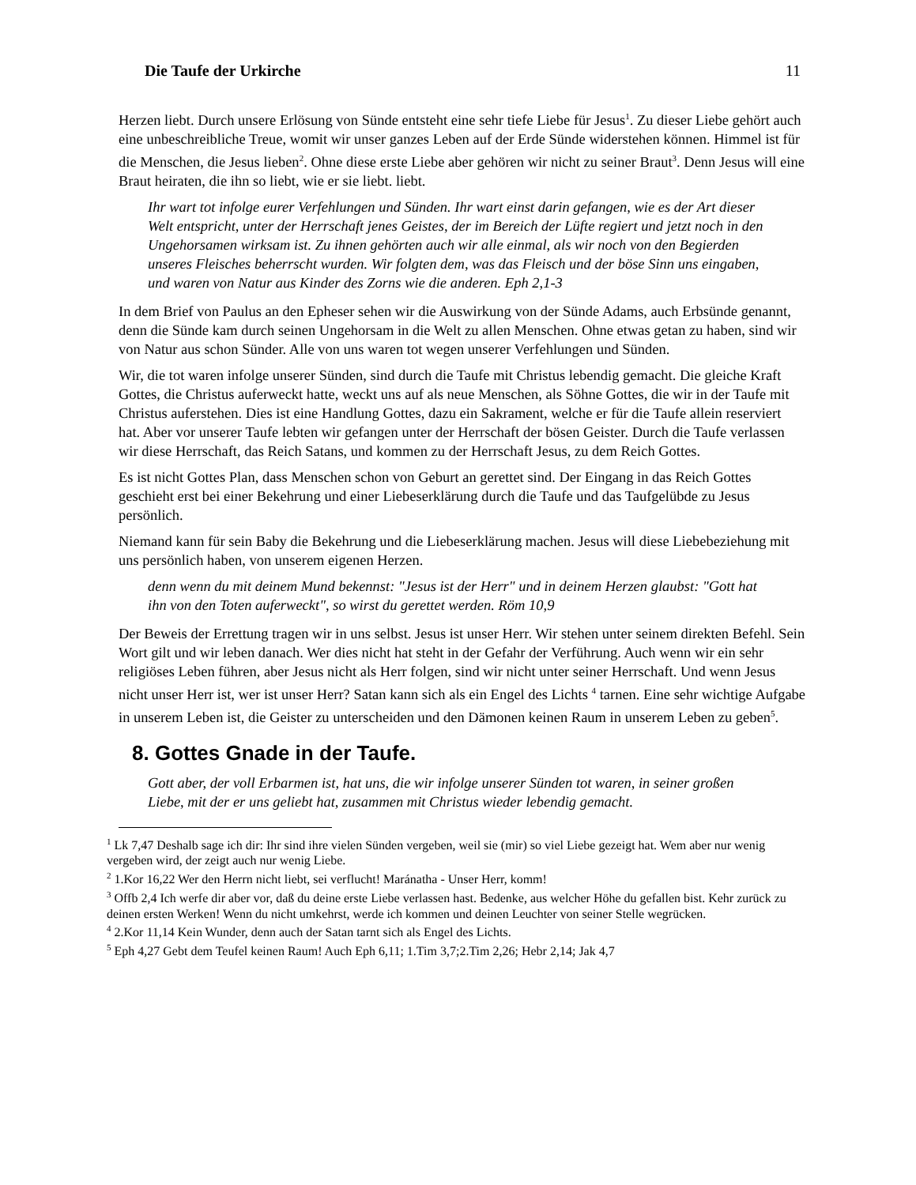Die Taufe der Urkirche 11
Herzen liebt. Durch unsere Erlösung von Sünde entsteht eine sehr tiefe Liebe für Jesus<sup>1</sup>. Zu dieser Liebe gehört auch eine unbeschreibliche Treue, womit wir unser ganzes Leben auf der Erde Sünde widerstehen können. Himmel ist für die Menschen, die Jesus lieben<sup>2</sup>. Ohne diese erste Liebe aber gehören wir nicht zu seiner Braut<sup>3</sup>. Denn Jesus will eine Braut heiraten, die ihn so liebt, wie er sie liebt. liebt.
Ihr wart tot infolge eurer Verfehlungen und Sünden. Ihr wart einst darin gefangen, wie es der Art dieser Welt entspricht, unter der Herrschaft jenes Geistes, der im Bereich der Lüfte regiert und jetzt noch in den Ungehorsamen wirksam ist. Zu ihnen gehörten auch wir alle einmal, als wir noch von den Begierden unseres Fleisches beherrscht wurden. Wir folgten dem, was das Fleisch und der böse Sinn uns eingaben, und waren von Natur aus Kinder des Zorns wie die anderen. Eph 2,1-3
In dem Brief von Paulus an den Epheser sehen wir die Auswirkung von der Sünde Adams, auch Erbsünde genannt, denn die Sünde kam durch seinen Ungehorsam in die Welt zu allen Menschen. Ohne etwas getan zu haben, sind wir von Natur aus schon Sünder. Alle von uns waren tot wegen unserer Verfehlungen und Sünden.
Wir, die tot waren infolge unserer Sünden, sind durch die Taufe mit Christus lebendig gemacht. Die gleiche Kraft Gottes, die Christus auferweckt hatte, weckt uns auf als neue Menschen, als Söhne Gottes, die wir in der Taufe mit Christus auferstehen. Dies ist eine Handlung Gottes, dazu ein Sakrament, welche er für die Taufe allein reserviert hat. Aber vor unserer Taufe lebten wir gefangen unter der Herrschaft der bösen Geister. Durch die Taufe verlassen wir diese Herrschaft, das Reich Satans, und kommen zu der Herrschaft Jesus, zu dem Reich Gottes.
Es ist nicht Gottes Plan, dass Menschen schon von Geburt an gerettet sind. Der Eingang in das Reich Gottes geschieht erst bei einer Bekehrung und einer Liebeserklärung durch die Taufe und das Taufgelübde zu Jesus persönlich.
Niemand kann für sein Baby die Bekehrung und die Liebeserklärung machen. Jesus will diese Liebebeziehung mit uns persönlich haben, von unserem eigenen Herzen.
denn wenn du mit deinem Mund bekennst: "Jesus ist der Herr" und in deinem Herzen glaubst: "Gott hat ihn von den Toten auferweckt", so wirst du gerettet werden. Röm 10,9
Der Beweis der Errettung tragen wir in uns selbst. Jesus ist unser Herr. Wir stehen unter seinem direkten Befehl. Sein Wort gilt und wir leben danach. Wer dies nicht hat steht in der Gefahr der Verführung. Auch wenn wir ein sehr religiöses Leben führen, aber Jesus nicht als Herr folgen, sind wir nicht unter seiner Herrschaft. Und wenn Jesus nicht unser Herr ist, wer ist unser Herr? Satan kann sich als ein Engel des Lichts <sup>4</sup> tarnen. Eine sehr wichtige Aufgabe in unserem Leben ist, die Geister zu unterscheiden und den Dämonen keinen Raum in unserem Leben zu geben<sup>5</sup>.
8. Gottes Gnade in der Taufe.
Gott aber, der voll Erbarmen ist, hat uns, die wir infolge unserer Sünden tot waren, in seiner großen Liebe, mit der er uns geliebt hat, zusammen mit Christus wieder lebendig gemacht.
<sup>1</sup> Lk 7,47 Deshalb sage ich dir: Ihr sind ihre vielen Sünden vergeben, weil sie (mir) so viel Liebe gezeigt hat. Wem aber nur wenig vergeben wird, der zeigt auch nur wenig Liebe.
<sup>2</sup> 1.Kor 16,22 Wer den Herrn nicht liebt, sei verflucht! Maránatha - Unser Herr, komm!
<sup>3</sup> Offb 2,4 Ich werfe dir aber vor, daß du deine erste Liebe verlassen hast. Bedenke, aus welcher Höhe du gefallen bist. Kehr zurück zu deinen ersten Werken! Wenn du nicht umkehrst, werde ich kommen und deinen Leuchter von seiner Stelle wegrücken.
<sup>4</sup> 2.Kor 11,14 Kein Wunder, denn auch der Satan tarnt sich als Engel des Lichts.
<sup>5</sup> Eph 4,27 Gebt dem Teufel keinen Raum! Auch Eph 6,11; 1.Tim 3,7;2.Tim 2,26; Hebr 2,14; Jak 4,7